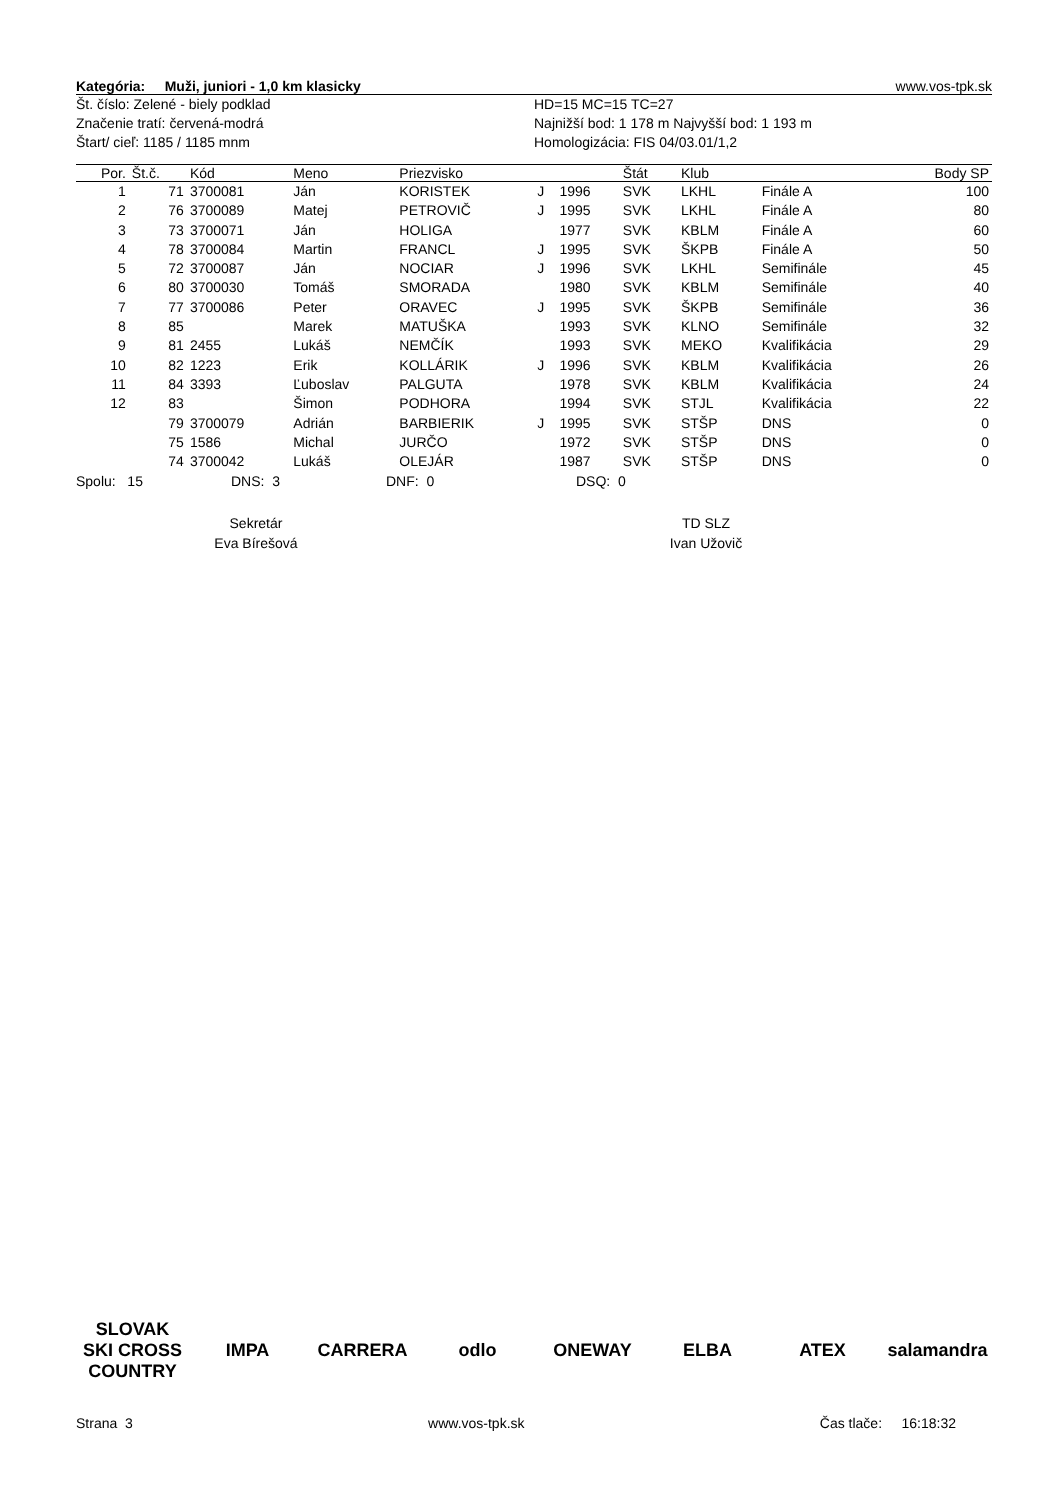Kategória: Muži, juniori - 1,0 km klasicky www.vos-tpk.sk
Št. číslo: Zelené - biely podklad
Značenie tratí: červená-modrá
Štart/ cieľ: 1185 / 1185 mnm
HD=15 MC=15 TC=27
Najnižší bod: 1 178 m Najvyšší bod: 1 193 m
Homologizácia: FIS 04/03.01/1,2
| Por. | Št.č. | Kód | Meno | Priezvisko | | | Štát | Klub | | Body SP |
| --- | --- | --- | --- | --- | --- | --- | --- | --- | --- | --- |
| 1 | 71 | 3700081 | Ján | KORISTEK | J | 1996 | SVK | LKHL | Finále A | 100 |
| 2 | 76 | 3700089 | Matej | PETROVIČ | J | 1995 | SVK | LKHL | Finále A | 80 |
| 3 | 73 | 3700071 | Ján | HOLIGA | | 1977 | SVK | KBLM | Finále A | 60 |
| 4 | 78 | 3700084 | Martin | FRANCL | J | 1995 | SVK | ŠKPB | Finále A | 50 |
| 5 | 72 | 3700087 | Ján | NOCIAR | J | 1996 | SVK | LKHL | Semifinále | 45 |
| 6 | 80 | 3700030 | Tomáš | SMORADA | | 1980 | SVK | KBLM | Semifinále | 40 |
| 7 | 77 | 3700086 | Peter | ORAVEC | J | 1995 | SVK | ŠKPB | Semifinále | 36 |
| 8 | 85 | | Marek | MATUŠKA | | 1993 | SVK | KLNO | Semifinále | 32 |
| 9 | 81 | 2455 | Lukáš | NEMČÍK | | 1993 | SVK | MEKO | Kvalifikácia | 29 |
| 10 | 82 | 1223 | Erik | KOLLÁRIK | J | 1996 | SVK | KBLM | Kvalifikácia | 26 |
| 11 | 84 | 3393 | Ľuboslav | PALGUTA | | 1978 | SVK | KBLM | Kvalifikácia | 24 |
| 12 | 83 | | Šimon | PODHORA | | 1994 | SVK | STJL | Kvalifikácia | 22 |
| | 79 | 3700079 | Adrián | BARBIERIK | J | 1995 | SVK | STŠP | DNS | 0 |
| | 75 | 1586 | Michal | JURČO | | 1972 | SVK | STŠP | DNS | 0 |
| | 74 | 3700042 | Lukáš | OLEJÁR | | 1987 | SVK | STŠP | DNS | 0 |
Spolu: 15 DNS: 3 DNF: 0 DSQ: 0
Sekretár
Eva Bírešová
TD SLZ
Ivan Užovič
SLOVAK SKI CROSS COUNTRY IMPA CARRERA odlo ONEWAY ELBA ATEX salamandra
Strana 3 www.vos-tpk.sk Čas tlače: 16:18:32